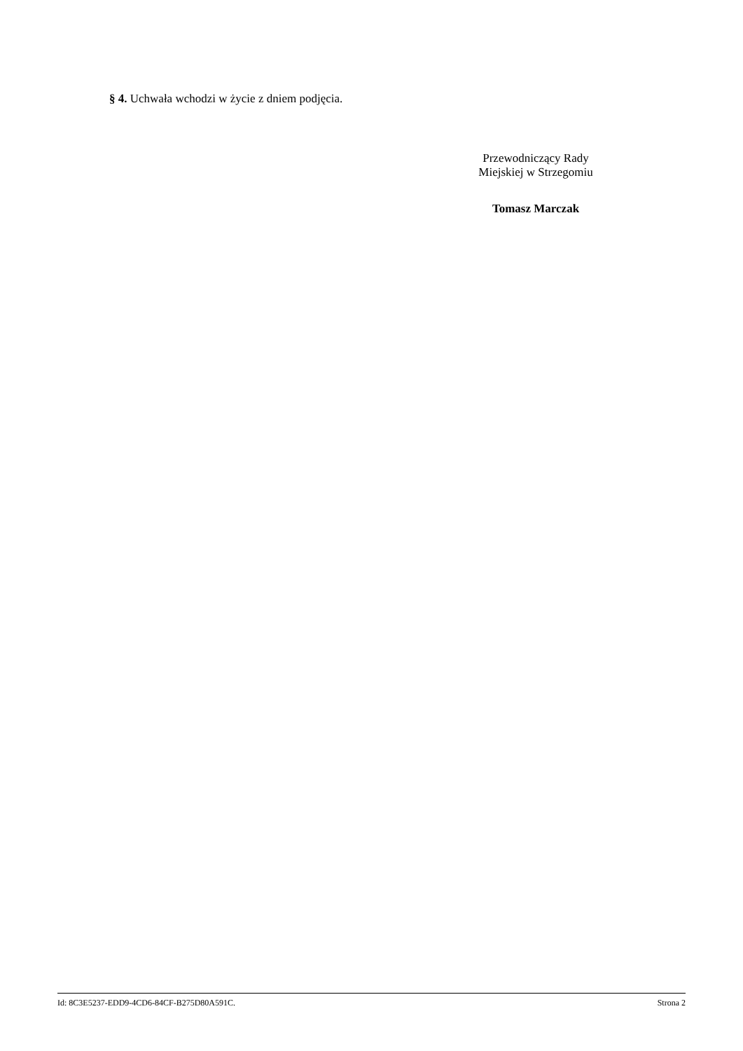§ 4. Uchwała wchodzi w życie z dniem podjęcia.
Przewodniczący Rady
Miejskiej w Strzegomiu
Tomasz Marczak
Id: 8C3E5237-EDD9-4CD6-84CF-B275D80A591C. Strona 2